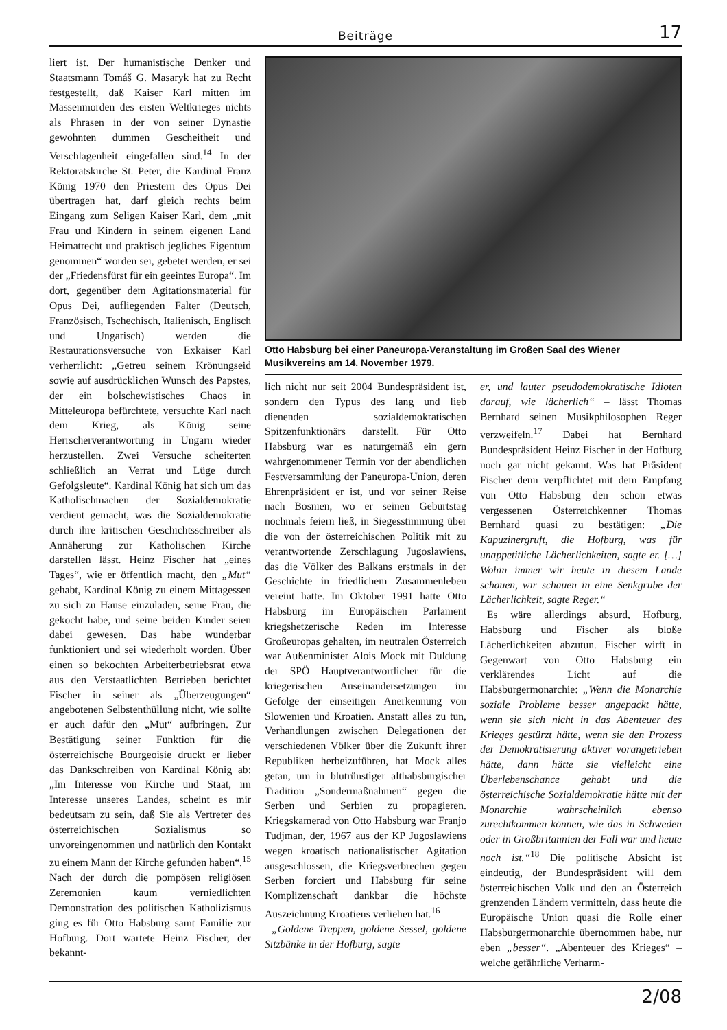Beiträge 17
liert ist. Der humanistische Denker und Staatsmann Tomáš G. Masaryk hat zu Recht festgestellt, daß Kaiser Karl mitten im Massenmorden des ersten Weltkrieges nichts als Phrasen in der von seiner Dynastie gewohnten dummen Gescheitheit und Verschlagenheit eingefallen sind.<sup>14</sup> In der Rektoratskirche St. Peter, die Kardinal Franz König 1970 den Priestern des Opus Dei übertragen hat, darf gleich rechts beim Eingang zum Seligen Kaiser Karl, dem „mit Frau und Kindern in seinem eigenen Land Heimatrecht und praktisch jegliches Eigentum genommen“ worden sei, gebetet werden, er sei der „Friedensfürst für ein geeintes Europa“. Im dort, gegenüber dem Agitationsmaterial für Opus Dei, aufliegenden Falter (Deutsch, Französisch, Tschechisch, Italienisch, Englisch und Ungarisch) werden die Restaurationsversuche von Exkaiser Karl verherrlicht: „Getreu seinem Krönungseid sowie auf ausdrücklichen Wunsch des Papstes, der ein bolschewistisches Chaos in Mitteleuropa befürchtete, versuchte Karl nach dem Krieg, als König seine Herrscherverantwortung in Ungarn wieder herzustellen. Zwei Versuche scheiterten schließlich an Verrat und Lüge durch Gefolgsleute“. Kardinal König hat sich um das Katholischmachen der Sozialdemokratie verdient gemacht, was die Sozialdemokratie durch ihre kritischen Geschichtsschreiber als Annäherung zur Katholischen Kirche darstellen lässt. Heinz Fischer hat „eines Tages“, wie er öffentlich macht, den „Mut“ gehabt, Kardinal König zu einem Mittagessen zu sich zu Hause einzuladen, seine Frau, die gekocht habe, und seine beiden Kinder seien dabei gewesen. Das habe wunderbar funktioniert und sei wiederholt worden. Über einen so bekochten Arbeiterbetriebsrat etwa aus den Verstaatlichten Betrieben berichtet Fischer in seiner als „Überzeugungen“ angebotenen Selbstenthüllung nicht, wie sollte er auch dafür den „Mut“ aufbringen. Zur Bestätigung seiner Funktion für die österreichische Bourgeoisie druckt er lieber das Dankschreiben von Kardinal König ab: „Im Interesse von Kirche und Staat, im Interesse unseres Landes, scheint es mir bedeutsam zu sein, daß Sie als Vertreter des österreichischen Sozialismus so unvoreingenommen und natürlich den Kontakt zu einem Mann der Kirche gefunden haben“.<sup>15</sup> Nach der durch die pompösen religiösen Zeremonien kaum verniedlichten Demonstration des politischen Katholizismus ging es für Otto Habsburg samt Familie zur Hofburg. Dort wartete Heinz Fischer, der bekannt-
Otto Habsburg bei einer Paneuropa-Veranstaltung im Großen Saal des Wiener Musikvereins am 14. November 1979.
lich nicht nur seit 2004 Bundespräsident ist, sondern den Typus des lang und lieb dienenden sozialdemokratischen Spitzenfunktionärs darstellt. Für Otto Habsburg war es naturgemäß ein gern wahrgenommener Termin vor der abendlichen Festversammlung der Paneuropa-Union, deren Ehrenpräsident er ist, und vor seiner Reise nach Bosnien, wo er seinen Geburtstag nochmals feiern ließ, in Siegesstimmung über die von der österreichischen Politik mit zu verantwortende Zerschlagung Jugoslawiens, das die Völker des Balkans erstmals in der Geschichte in friedlichem Zusammenleben vereint hatte. Im Oktober 1991 hatte Otto Habsburg im Europäischen Parlament kriegshetzerische Reden im Interesse Großeuropas gehalten, im neutralen Österreich war Außenminister Alois Mock mit Duldung der SPÖ Hauptverantwortlicher für die kriegerischen Auseinandersetzungen im Gefolge der einseitigen Anerkennung von Slowenien und Kroatien. Anstatt alles zu tun, Verhandlungen zwischen Delegationen der verschiedenen Völker über die Zukunft ihrer Republiken herbeizuführen, hat Mock alles getan, um in blutrünstiger althabsburgischer Tradition „Sondermaßnahmen“ gegen die Serben und Serbien zu propagieren. Kriegskamerad von Otto Habsburg war Franjo Tudjman, der, 1967 aus der KP Jugoslawiens wegen kroatisch nationalistischer Agitation ausgeschlossen, die Kriegsverbrechen gegen Serben forciert und Habsburg für seine Komplizenschaft dankbar die höchste Auszeichnung Kroatiens verliehen hat.<sup>16</sup>
„Goldene Treppen, goldene Sessel, goldene Sitzbänke in der Hofburg, sagte
er, und lauter pseudodemokratische Idioten darauf, wie lächerlich“ – lässt Thomas Bernhard seinen Musikphilosophen Reger verzweifeln.<sup>17</sup> Dabei hat Bernhard Bundespräsident Heinz Fischer in der Hofburg noch gar nicht gekannt. Was hat Präsident Fischer denn verpflichtet mit dem Empfang von Otto Habsburg den schon etwas vergessenen Österreichkenner Thomas Bernhard quasi zu bestätigen: „Die Kapuzinergruft, die Hofburg, was für unappetitliche Lächerlichkeiten, sagte er. […] Wohin immer wir heute in diesem Lande schauen, wir schauen in eine Senkgrube der Lächerlichkeit, sagte Reger.“
Es wäre allerdings absurd, Hofburg, Habsburg und Fischer als bloße Lächerlichkeiten abzutun. Fischer wirft in Gegenwart von Otto Habsburg ein verklärendes Licht auf die Habsburgermonarchie: „Wenn die Monarchie soziale Probleme besser angepackt hätte, wenn sie sich nicht in das Abenteuer des Krieges gestürzt hätte, wenn sie den Prozess der Demokratisierung aktiver vorangetrieben hätte, dann hätte sie vielleicht eine Überlebenschance gehabt und die österreichische Sozialdemokratie hätte mit der Monarchie wahrscheinlich ebenso zurechtkommen können, wie das in Schweden oder in Großbritannien der Fall war und heute noch ist.“<sup>18</sup> Die politische Absicht ist eindeutig, der Bundespräsident will dem österreichischen Volk und den an Österreich grenzenden Ländern vermitteln, dass heute die Europäische Union quasi die Rolle einer Habsburgermonarchie übernommen habe, nur eben „besser“. „Abenteuer des Krieges“ – welche gefährliche Verharm-
2/08